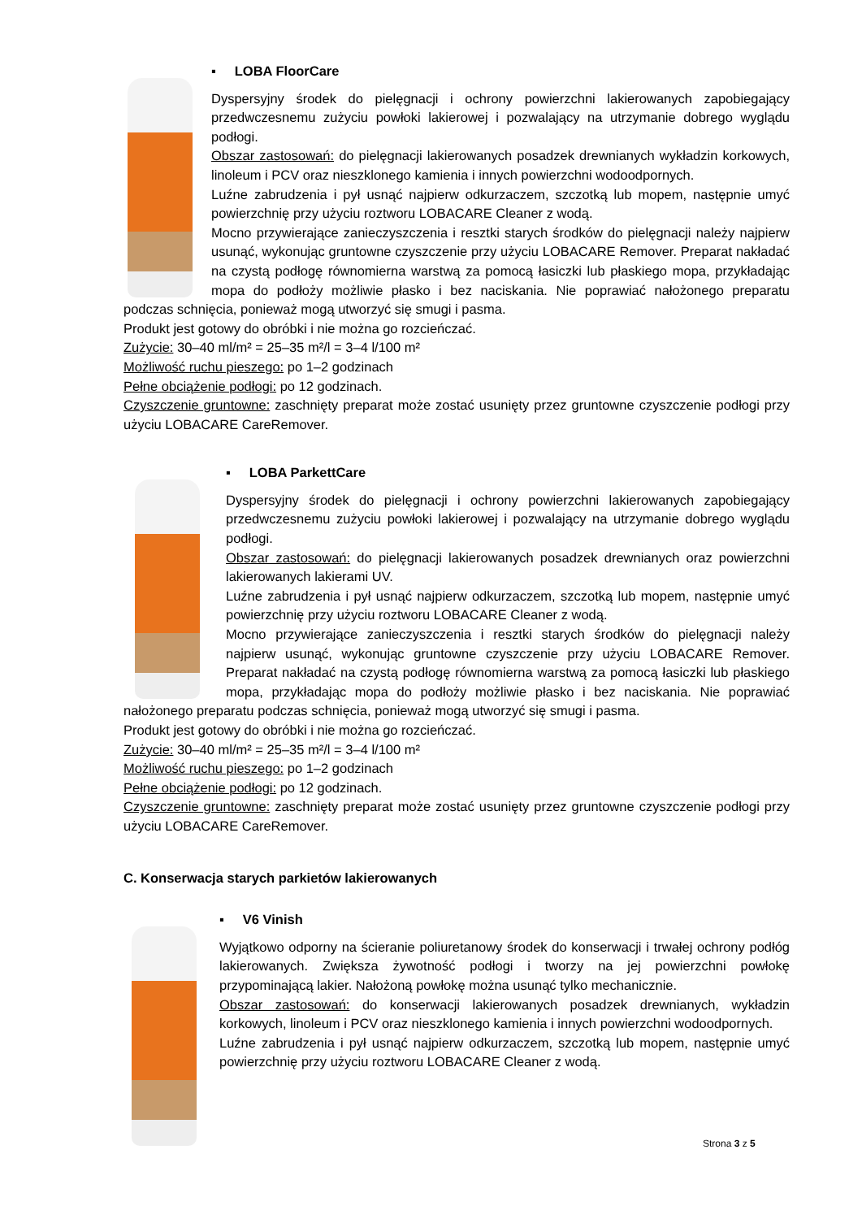▪ LOBA FloorCare
Dyspersyjny środek do pielęgnacji i ochrony powierzchni lakierowanych zapobiegający przedwczesnemu zużyciu powłoki lakierowej i pozwalający na utrzymanie dobrego wyglądu podłogi.
Obszar zastosowań: do pielęgnacji lakierowanych posadzek drewnianych wykładzin korkowych, linoleum i PCV oraz nieszklonego kamienia i innych powierzchni wodoodpornych.
Luźne zabrudzenia i pył usnąć najpierw odkurzaczem, szczotką lub mopem, następnie umyć powierzchnię przy użyciu roztworu LOBACARE Cleaner z wodą.
Mocno przywierające zanieczyszczenia i resztki starych środków do pielęgnacji należy najpierw usunąć, wykonując gruntowne czyszczenie przy użyciu LOBACARE Remover. Preparat nakładać na czystą podłogę równomierna warstwą za pomocą łasiczki lub płaskiego mopa, przykładając mopa do podłoży możliwie płasko i bez naciskania. Nie poprawiać nałożonego preparatu podczas schnięcia, ponieważ mogą utworzyć się smugi i pasma.
Produkt jest gotowy do obróbki i nie można go rozcieńczać.
Zużycie: 30–40 ml/m² = 25–35 m²/l = 3–4 l/100 m²
Możliwość ruchu pieszego: po 1–2 godzinach
Pełne obciążenie podłogi: po 12 godzinach.
Czyszczenie gruntowne: zaschnięty preparat może zostać usunięty przez gruntowne czyszczenie podłogi przy użyciu LOBACARE CareRemover.
▪ LOBA ParkettCare
Dyspersyjny środek do pielęgnacji i ochrony powierzchni lakierowanych zapobiegający przedwczesnemu zużyciu powłoki lakierowej i pozwalający na utrzymanie dobrego wyglądu podłogi.
Obszar zastosowań: do pielęgnacji lakierowanych posadzek drewnianych oraz powierzchni lakierowanych lakierami UV.
Luźne zabrudzenia i pył usnąć najpierw odkurzaczem, szczotką lub mopem, następnie umyć powierzchnię przy użyciu roztworu LOBACARE Cleaner z wodą.
Mocno przywierające zanieczyszczenia i resztki starych środków do pielęgnacji należy najpierw usunąć, wykonując gruntowne czyszczenie przy użyciu LOBACARE Remover. Preparat nakładać na czystą podłogę równomierna warstwą za pomocą łasiczki lub płaskiego mopa, przykładając mopa do podłoży możliwie płasko i bez naciskania. Nie poprawiać nałożonego preparatu podczas schnięcia, ponieważ mogą utworzyć się smugi i pasma.
Produkt jest gotowy do obróbki i nie można go rozcieńczać.
Zużycie: 30–40 ml/m² = 25–35 m²/l = 3–4 l/100 m²
Możliwość ruchu pieszego: po 1–2 godzinach
Pełne obciążenie podłogi: po 12 godzinach.
Czyszczenie gruntowne: zaschnięty preparat może zostać usunięty przez gruntowne czyszczenie podłogi przy użyciu LOBACARE CareRemover.
C. Konserwacja starych parkietów lakierowanych
▪ V6 Vinish
Wyjątkowo odporny na ścieranie poliuretanowy środek do konserwacji i trwałej ochrony podłóg lakierowanych. Zwiększa żywotność podłogi i tworzy na jej powierzchni powłokę przypominającą lakier. Nałożoną powłokę można usunąć tylko mechanicznie.
Obszar zastosowań: do konserwacji lakierowanych posadzek drewnianych, wykładzin korkowych, linoleum i PCV oraz nieszklonego kamienia i innych powierzchni wodoodpornych.
Luźne zabrudzenia i pył usnąć najpierw odkurzaczem, szczotką lub mopem, następnie umyć powierzchnię przy użyciu roztworu LOBACARE Cleaner z wodą.
Strona 3 z 5